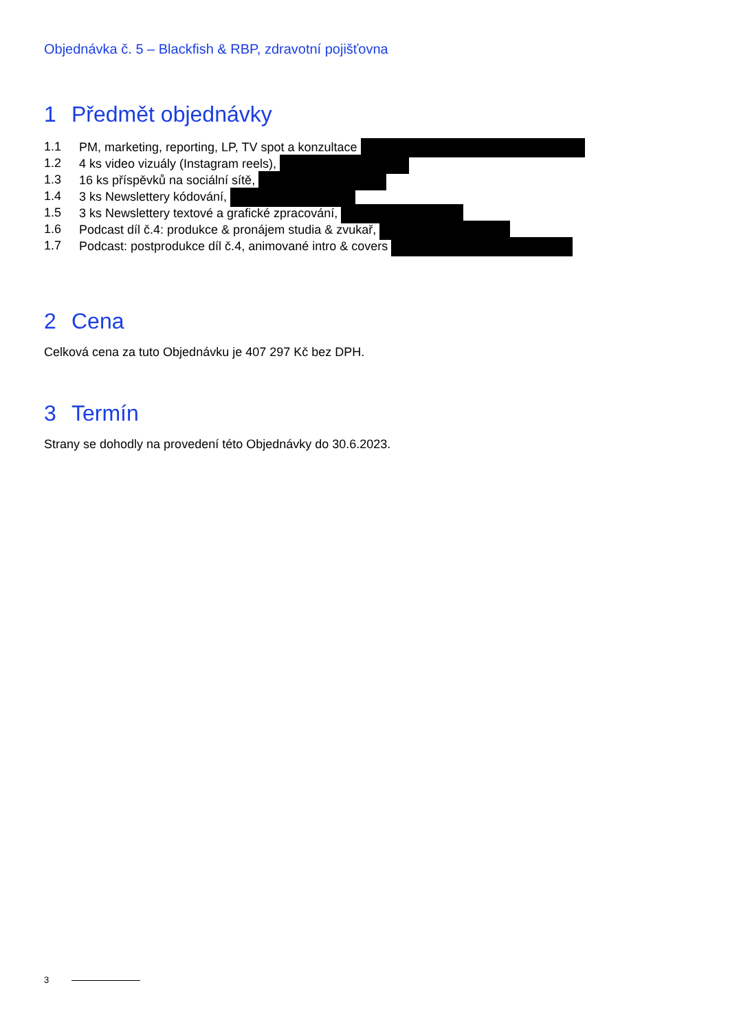Objednávka č. 5 – Blackfish & RBP, zdravotní pojišťovna
1 Předmět objednávky
1.1 PM, marketing, reporting, LP, TV spot a konzultace
1.2 4 ks video vizuály (Instagram reels),
1.3 16 ks příspěvků na sociální sítě,
1.4 3 ks Newslettery kódování,
1.5 3 ks Newslettery textové a grafické zpracování,
1.6 Podcast díl č.4: produkce & pronájem studia & zvukař,
1.7 Podcast: postprodukce díl č.4, animované intro & covers
2 Cena
Celková cena za tuto Objednávku je 407 297 Kč bez DPH.
3 Termín
Strany se dohodly na provedení této Objednávky do 30.6.2023.
3